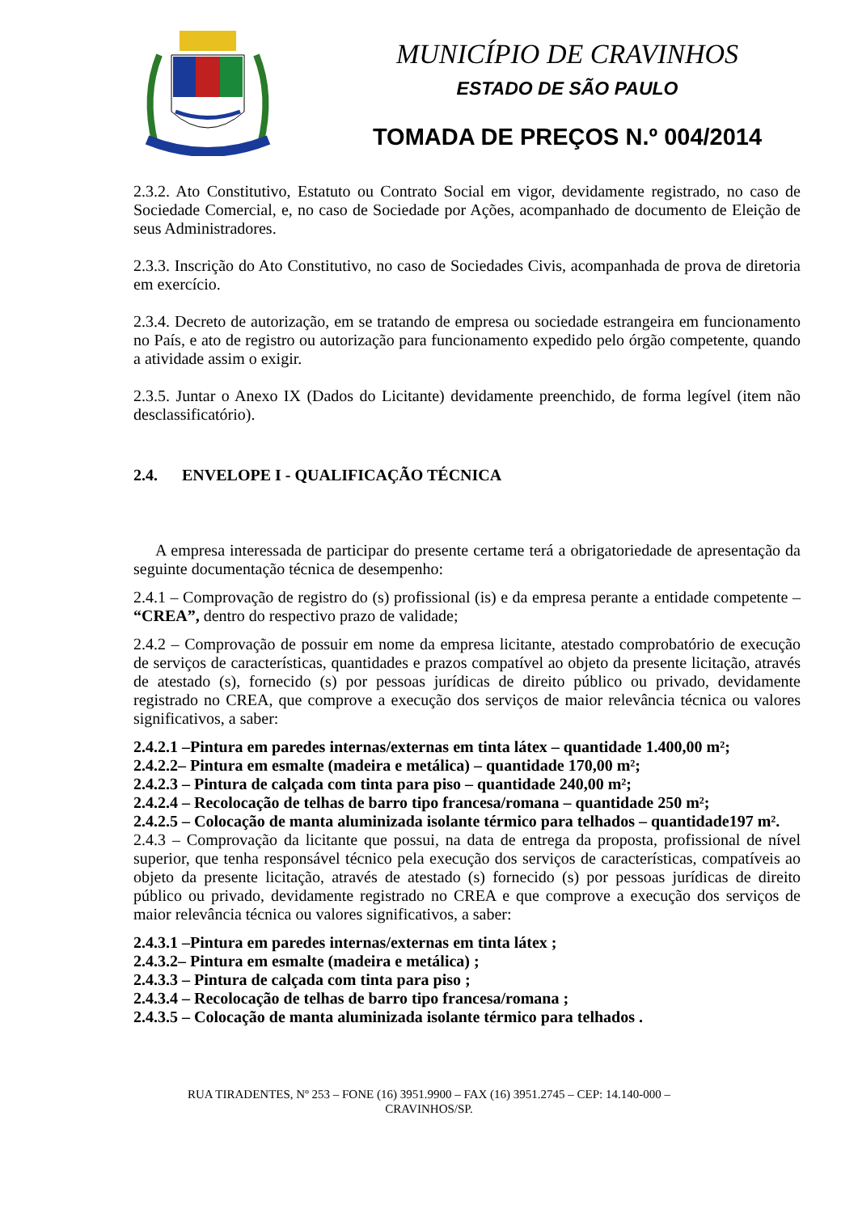MUNICÍPIO DE CRAVINHOS
ESTADO DE SÃO PAULO
TOMADA DE PREÇOS N.º 004/2014
2.3.2. Ato Constitutivo, Estatuto ou Contrato Social em vigor, devidamente registrado, no caso de Sociedade Comercial, e, no caso de Sociedade por Ações, acompanhado de documento de Eleição de seus Administradores.
2.3.3. Inscrição do Ato Constitutivo, no caso de Sociedades Civis, acompanhada de prova de diretoria em exercício.
2.3.4. Decreto de autorização, em se tratando de empresa ou sociedade estrangeira em funcionamento no País, e ato de registro ou autorização para funcionamento expedido pelo órgão competente, quando a atividade assim o exigir.
2.3.5. Juntar o Anexo IX (Dados do Licitante) devidamente preenchido, de forma legível (item não desclassificatório).
2.4. ENVELOPE I - QUALIFICAÇÃO TÉCNICA
A empresa interessada de participar do presente certame terá a obrigatoriedade de apresentação da seguinte documentação técnica de desempenho:
2.4.1 – Comprovação de registro do (s) profissional (is) e da empresa perante a entidade competente – “CREA”, dentro do respectivo prazo de validade;
2.4.2 – Comprovação de possuir em nome da empresa licitante, atestado comprobatório de execução de serviços de características, quantidades e prazos compatível ao objeto da presente licitação, através de atestado (s), fornecido (s) por pessoas jurídicas de direito público ou privado, devidamente registrado no CREA, que comprove a execução dos serviços de maior relevância técnica ou valores significativos, a saber:
2.4.2.1 –Pintura em paredes internas/externas em tinta látex – quantidade 1.400,00 m²;
2.4.2.2– Pintura em esmalte (madeira e metálica) – quantidade 170,00 m²;
2.4.2.3 – Pintura de calçada com tinta para piso – quantidade 240,00 m²;
2.4.2.4 – Recolocação de telhas de barro tipo francesa/romana – quantidade 250 m²;
2.4.2.5 – Colocação de manta aluminizada isolante térmico para telhados – quantidade197 m².
2.4.3 – Comprovação da licitante que possui, na data de entrega da proposta, profissional de nível superior, que tenha responsável técnico pela execução dos serviços de características, compatíveis ao objeto da presente licitação, através de atestado (s) fornecido (s) por pessoas jurídicas de direito público ou privado, devidamente registrado no CREA e que comprove a execução dos serviços de maior relevância técnica ou valores significativos, a saber:
2.4.3.1 –Pintura em paredes internas/externas em tinta látex ;
2.4.3.2– Pintura em esmalte (madeira e metálica) ;
2.4.3.3 – Pintura de calçada com tinta para piso ;
2.4.3.4 – Recolocação de telhas de barro tipo francesa/romana ;
2.4.3.5 – Colocação de manta aluminizada isolante térmico para telhados .
RUA TIRADENTES, Nº 253 – FONE (16) 3951.9900 – FAX (16) 3951.2745 – CEP: 14.140-000 –
CRAVINHOS/SP.